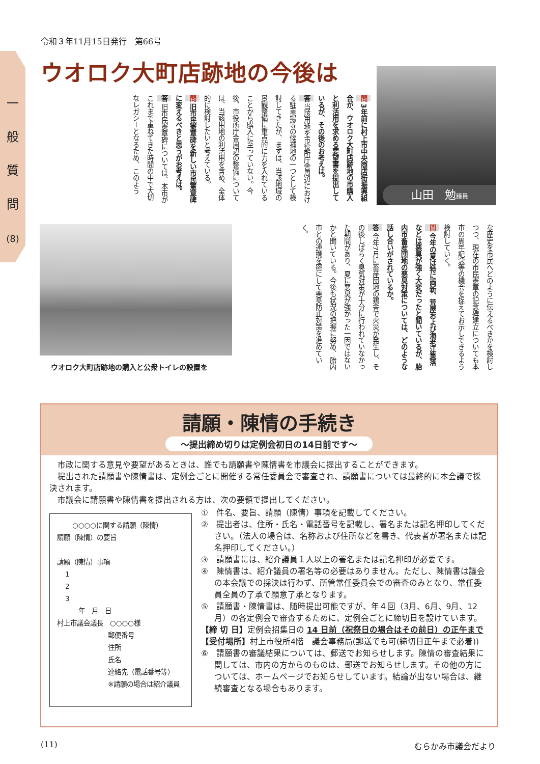一
般
質
問
(8)
令和３年11月15日発行　第66号
ウオロク大町店跡地の今後は
問 3年前に村上市中央商店街振興組合が、ウオロク大町店跡地の市購入と利活用を求める要望書を提出しているが、その後のお考えは。
答 当該用地を市役所庁舎周辺における駐車場等の候補地の一つとして検討してきたが、まずは、当該地域の景観整備に重点的に力を入れていることから購入に至っていない。今後、市役所庁舎周辺の整備については、当該用地の利活用を含め、全体的に検討したいと考えている。
問 旧市民憲章碑を新しい市民憲章碑に変えるべきと思うがお考えは。
答 旧市民憲章碑については、本市がこれまで重ねてきた時間の中で大切なレガシーとなるため、このよう
山田　勉議員
ウオロク大町店跡地の購入と公衆トイレの設置を
な歴史を市民へどのように伝えるべきかを検討しつつ、現在の市民憲章の記念碑建立についても本市の周年記念等の機会を捉えてお示しできるよう検討していく。
問 今年の夏は特に両新、荒屋および海老江集落などは悪臭が強く大変だったと聞いているが、胎内市畜産団地の悪臭対策については、どのような話し合いがされているか。
答 今年7月に畜産団地の鶏舎で火災が発生し、その後しばらく臭気対策が十分に行われていなかった期間があり、夏に悪臭が強かった一因ではないかと聞いている。今後も状況の把握に努め、胎内市との連携を密にして悪臭防止対策を進めていく。
請願・陳情の手続き
～提出締め切りは定例会初日の14日前です～
市政に関する意見や要望があるときは、誰でも請願書や陳情書を市議会に提出することができます。
提出された請願書や陳情書は、定例会ごとに開催する常任委員会で審査され、請願書については最終的に本会議で採決されます。
市議会に請願書や陳情書を提出される方は、次の要領で提出してください。
○○○○に関する請願（陳情）
請願（陳情）の要旨
請願（陳情）事項
1
2
3
年　月　日
村上市議会議長　○○○○様
郵便番号
住所
氏名
連絡先（電話番号等）
※請願の場合は紹介議員
①　件名、要旨、請願（陳情）事項を記載してください。
②　提出者は、住所・氏名・電話番号を記載し、署名または記名押印してください。（法人の場合は、名称および住所などを書き、代表者が署名または記名押印してください。）
③　請願書には、紹介議員１人以上の署名または記名押印が必要です。
④　陳情書は、紹介議員の署名等の必要はありません。ただし、陳情書は議会の本会議での採決は行わず、所管常任委員会での審査のみとなり、常任委員全員の了承で願意了承となります。
⑤　請願書・陳情書は、随時提出可能ですが、年４回（3月、6月、9月、12月）の各定例会で審査するために、定例会ごとに締切日を設けています。
【締 切 日】定例会招集日の 14 日前（祝祭日の場合はその前日）の正午まで
【受付場所】村上市役所4階　議会事務局(郵送でも可(締切日正午まで必着))
⑥　請願書の審議結果については、郵送でお知らせします。陳情の審査結果に関しては、市内の方からのものは、郵送でお知らせします。その他の方については、ホームページでお知らせしています。結論が出ない場合は、継続審査となる場合もあります。
(11) むらかみ市議会だより